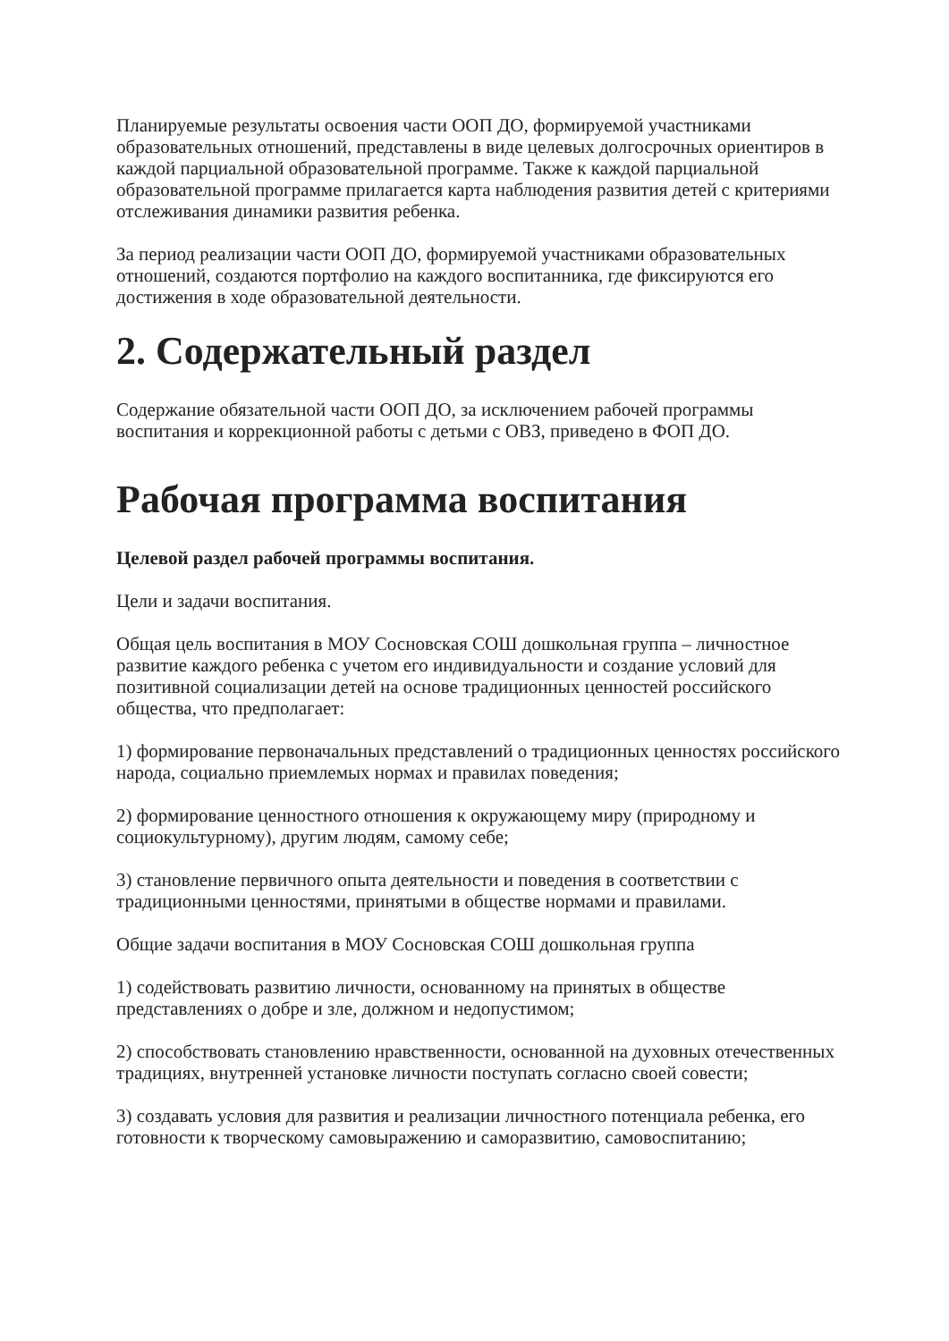Планируемые результаты освоения части ООП ДО, формируемой участниками образовательных отношений, представлены в виде целевых долгосрочных ориентиров в каждой парциальной образовательной программе. Также к каждой парциальной образовательной программе прилагается карта наблюдения развития детей с критериями отслеживания динамики развития ребенка.
За период реализации части ООП ДО, формируемой участниками образовательных отношений, создаются портфолио на каждого воспитанника, где фиксируются его достижения в ходе образовательной деятельности.
2. Содержательный раздел
Содержание обязательной части ООП ДО, за исключением рабочей программы воспитания и коррекционной работы с детьми с ОВЗ, приведено в ФОП ДО.
Рабочая программа воспитания
Целевой раздел рабочей программы воспитания.
Цели и задачи воспитания.
Общая цель воспитания в МОУ Сосновская СОШ дошкольная группа – личностное развитие каждого ребенка с учетом его индивидуальности и создание условий для позитивной социализации детей на основе традиционных ценностей российского общества, что предполагает:
1) формирование первоначальных представлений о традиционных ценностях российского народа, социально приемлемых нормах и правилах поведения;
2) формирование ценностного отношения к окружающему миру (природному и социокультурному), другим людям, самому себе;
3) становление первичного опыта деятельности и поведения в соответствии с традиционными ценностями, принятыми в обществе нормами и правилами.
Общие задачи воспитания в МОУ Сосновская СОШ дошкольная группа
1) содействовать развитию личности, основанному на принятых в обществе представлениях о добре и зле, должном и недопустимом;
2) способствовать становлению нравственности, основанной на духовных отечественных традициях, внутренней установке личности поступать согласно своей совести;
3) создавать условия для развития и реализации личностного потенциала ребенка, его готовности к творческому самовыражению и саморазвитию, самовоспитанию;